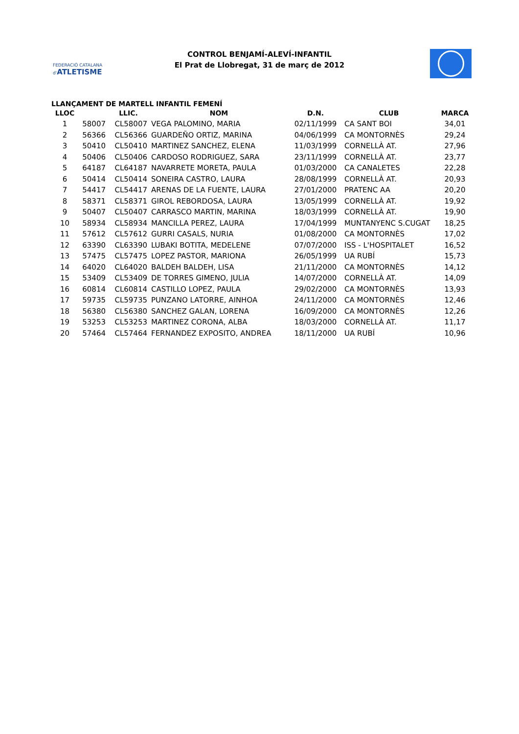FEDERACIÓ CATALANA d'ATLETISME
CONTROL BENJAMÍ-ALEVÍ-INFANTIL
El Prat de Llobregat, 31 de març de 2012
LLANÇAMENT DE MARTELL INFANTIL FEMENÍ
| LLOC | | LLIC. | NOM | D.N. | CLUB | MARCA |
| --- | --- | --- | --- | --- | --- | --- |
| 1 | 58007 | CL58007 | VEGA PALOMINO, MARIA | 02/11/1999 | CA SANT BOI | 34,01 |
| 2 | 56366 | CL56366 | GUARDEÑO ORTIZ, MARINA | 04/06/1999 | CA MONTORNÈS | 29,24 |
| 3 | 50410 | CL50410 | MARTINEZ SANCHEZ, ELENA | 11/03/1999 | CORNELLÀ AT. | 27,96 |
| 4 | 50406 | CL50406 | CARDOSO RODRIGUEZ, SARA | 23/11/1999 | CORNELLÀ AT. | 23,77 |
| 5 | 64187 | CL64187 | NAVARRETE MORETA, PAULA | 01/03/2000 | CA CANALETES | 22,28 |
| 6 | 50414 | CL50414 | SONEIRA CASTRO, LAURA | 28/08/1999 | CORNELLÀ AT. | 20,93 |
| 7 | 54417 | CL54417 | ARENAS DE LA FUENTE, LAURA | 27/01/2000 | PRATENC AA | 20,20 |
| 8 | 58371 | CL58371 | GIROL REBORDOSA, LAURA | 13/05/1999 | CORNELLÀ AT. | 19,92 |
| 9 | 50407 | CL50407 | CARRASCO MARTIN, MARINA | 18/03/1999 | CORNELLÀ AT. | 19,90 |
| 10 | 58934 | CL58934 | MANCILLA PEREZ, LAURA | 17/04/1999 | MUNTANYENC S.CUGAT | 18,25 |
| 11 | 57612 | CL57612 | GURRI CASALS, NURIA | 01/08/2000 | CA MONTORNÈS | 17,02 |
| 12 | 63390 | CL63390 | LUBAKI BOTITA, MEDELENE | 07/07/2000 | ISS - L'HOSPITALET | 16,52 |
| 13 | 57475 | CL57475 | LOPEZ PASTOR, MARIONA | 26/05/1999 | UA RUBÍ | 15,73 |
| 14 | 64020 | CL64020 | BALDEH BALDEH, LISA | 21/11/2000 | CA MONTORNÈS | 14,12 |
| 15 | 53409 | CL53409 | DE TORRES GIMENO, JULIA | 14/07/2000 | CORNELLÀ AT. | 14,09 |
| 16 | 60814 | CL60814 | CASTILLO LOPEZ, PAULA | 29/02/2000 | CA MONTORNÈS | 13,93 |
| 17 | 59735 | CL59735 | PUNZANO LATORRE, AINHOA | 24/11/2000 | CA MONTORNÈS | 12,46 |
| 18 | 56380 | CL56380 | SANCHEZ GALAN, LORENA | 16/09/2000 | CA MONTORNÈS | 12,26 |
| 19 | 53253 | CL53253 | MARTINEZ CORONA, ALBA | 18/03/2000 | CORNELLÀ AT. | 11,17 |
| 20 | 57464 | CL57464 | FERNANDEZ EXPOSITO, ANDREA | 18/11/2000 | UA RUBÍ | 10,96 |